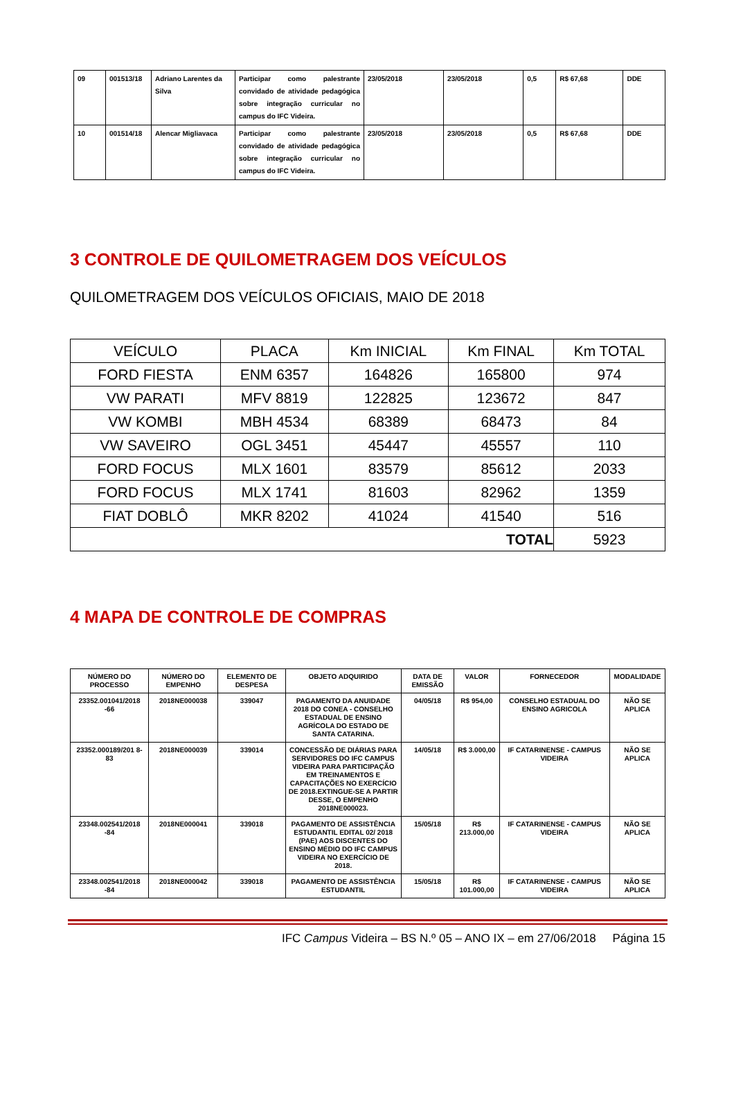| 09 | 001513/18 | Adriano Larentes da Silva | Participar como palestrante convidado de atividade pedagógica sobre integração curricular no campus do IFC Videira. | 23/05/2018 | 23/05/2018 | 0,5 | R$ 67,68 | DDE |
| 10 | 001514/18 | Alencar Migliavaca | Participar como palestrante convidado de atividade pedagógica sobre integração curricular no campus do IFC Videira. | 23/05/2018 | 23/05/2018 | 0,5 | R$ 67,68 | DDE |
3 CONTROLE DE QUILOMETRAGEM DOS VEÍCULOS
QUILOMETRAGEM DOS VEÍCULOS OFICIAIS, MAIO DE 2018
| VEÍCULO | PLACA | Km INICIAL | Km FINAL | Km TOTAL |
| FORD FIESTA | ENM 6357 | 164826 | 165800 | 974 |
| VW PARATI | MFV 8819 | 122825 | 123672 | 847 |
| VW KOMBI | MBH 4534 | 68389 | 68473 | 84 |
| VW SAVEIRO | OGL 3451 | 45447 | 45557 | 110 |
| FORD FOCUS | MLX 1601 | 83579 | 85612 | 2033 |
| FORD FOCUS | MLX 1741 | 81603 | 82962 | 1359 |
| FIAT DOBLÔ | MKR 8202 | 41024 | 41540 | 516 |
| TOTAL | | | | 5923 |
4 MAPA DE CONTROLE DE COMPRAS
| NÚMERO DO PROCESSO | NÚMERO DO EMPENHO | ELEMENTO DE DESPESA | OBJETO ADQUIRIDO | DATA DE EMISSÃO | VALOR | FORNECEDOR | MODALIDADE |
| --- | --- | --- | --- | --- | --- | --- | --- |
| 23352.001041/2018 -66 | 2018NE000038 | 339047 | PAGAMENTO DA ANUIDADE 2018 DO CONEA - CONSELHO ESTADUAL DE ENSINO AGRÍCOLA DO ESTADO DE SANTA CATARINA. | 04/05/18 | R$ 954,00 | CONSELHO ESTADUAL DO ENSINO AGRICOLA | NÃO SE APLICA |
| 23352.000189/201 8-83 | 2018NE000039 | 339014 | CONCESSÃO DE DIÁRIAS PARA SERVIDORES DO IFC CAMPUS VIDEIRA PARA PARTICIPAÇÃO EM TREINAMENTOS E CAPACITAÇÕES NO EXERCÍCIO DE 2018.EXTINGUE-SE A PARTIR DESSE, O EMPENHO 2018NE000023. | 14/05/18 | R$ 3.000,00 | IF CATARINENSE - CAMPUS VIDEIRA | NÃO SE APLICA |
| 23348.002541/2018 -84 | 2018NE000041 | 339018 | PAGAMENTO DE ASSISTÊNCIA ESTUDANTIL EDITAL 02/ 2018 (PAE) AOS DISCENTES DO ENSINO MÉDIO DO IFC CAMPUS VIDEIRA NO EXERCÍCIO DE 2018. | 15/05/18 | R$ 213.000,00 | IF CATARINENSE - CAMPUS VIDEIRA | NÃO SE APLICA |
| 23348.002541/2018 -84 | 2018NE000042 | 339018 | PAGAMENTO DE ASSISTÊNCIA ESTUDANTIL | 15/05/18 | R$ 101.000,00 | IF CATARINENSE - CAMPUS VIDEIRA | NÃO SE APLICA |
IFC Campus Videira – BS N.º 05 – ANO IX – em 27/06/2018 Página 15